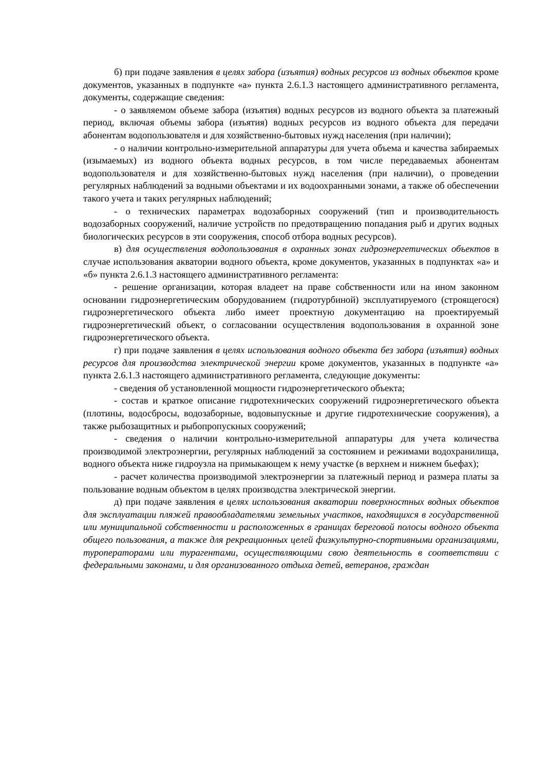б) при подаче заявления в целях забора (изъятия) водных ресурсов из водных объектов кроме документов, указанных в подпункте «а» пункта 2.6.1.3 настоящего административного регламента, документы, содержащие сведения:
- о заявляемом объеме забора (изъятия) водных ресурсов из водного объекта за платежный период, включая объемы забора (изъятия) водных ресурсов из водного объекта для передачи абонентам водопользователя и для хозяйственно-бытовых нужд населения (при наличии);
- о наличии контрольно-измерительной аппаратуры для учета объема и качества забираемых (изымаемых) из водного объекта водных ресурсов, в том числе передаваемых абонентам водопользователя и для хозяйственно-бытовых нужд населения (при наличии), о проведении регулярных наблюдений за водными объектами и их водоохранными зонами, а также об обеспечении такого учета и таких регулярных наблюдений;
- о технических параметрах водозаборных сооружений (тип и производительность водозаборных сооружений, наличие устройств по предотвращению попадания рыб и других водных биологических ресурсов в эти сооружения, способ отбора водных ресурсов).
в) для осуществления водопользования в охранных зонах гидроэнергетических объектов в случае использования акватории водного объекта, кроме документов, указанных в подпунктах «а» и «б» пункта 2.6.1.3 настоящего административного регламента:
- решение организации, которая владеет на праве собственности или на ином законном основании гидроэнергетическим оборудованием (гидротурбиной) эксплуатируемого (строящегося) гидроэнергетического объекта либо имеет проектную документацию на проектируемый гидроэнергетический объект, о согласовании осуществления водопользования в охранной зоне гидроэнергетического объекта.
г) при подаче заявления в целях использования водного объекта без забора (изъятия) водных ресурсов для производства электрической энергии кроме документов, указанных в подпункте «а» пункта 2.6.1.3 настоящего административного регламента, следующие документы:
- сведения об установленной мощности гидроэнергетического объекта;
- состав и краткое описание гидротехнических сооружений гидроэнергетического объекта (плотины, водосбросы, водозаборные, водовыпускные и другие гидротехнические сооружения), а также рыбозащитных и рыбопропускных сооружений;
- сведения о наличии контрольно-измерительной аппаратуры для учета количества производимой электроэнергии, регулярных наблюдений за состоянием и режимами водохранилища, водного объекта ниже гидроузла на примыкающем к нему участке (в верхнем и нижнем бьефах);
- расчет количества производимой электроэнергии за платежный период и размера платы за пользование водным объектом в целях производства электрической энергии.
д) при подаче заявления в целях использования акватории поверхностных водных объектов для эксплуатации пляжей правообладателями земельных участков, находящихся в государственной или муниципальной собственности и расположенных в границах береговой полосы водного объекта общего пользования, а также для рекреационных целей физкультурно-спортивными организациями, туроператорами или турагентами, осуществляющими свою деятельность в соответствии с федеральными законами, и для организованного отдыха детей, ветеранов, граждан